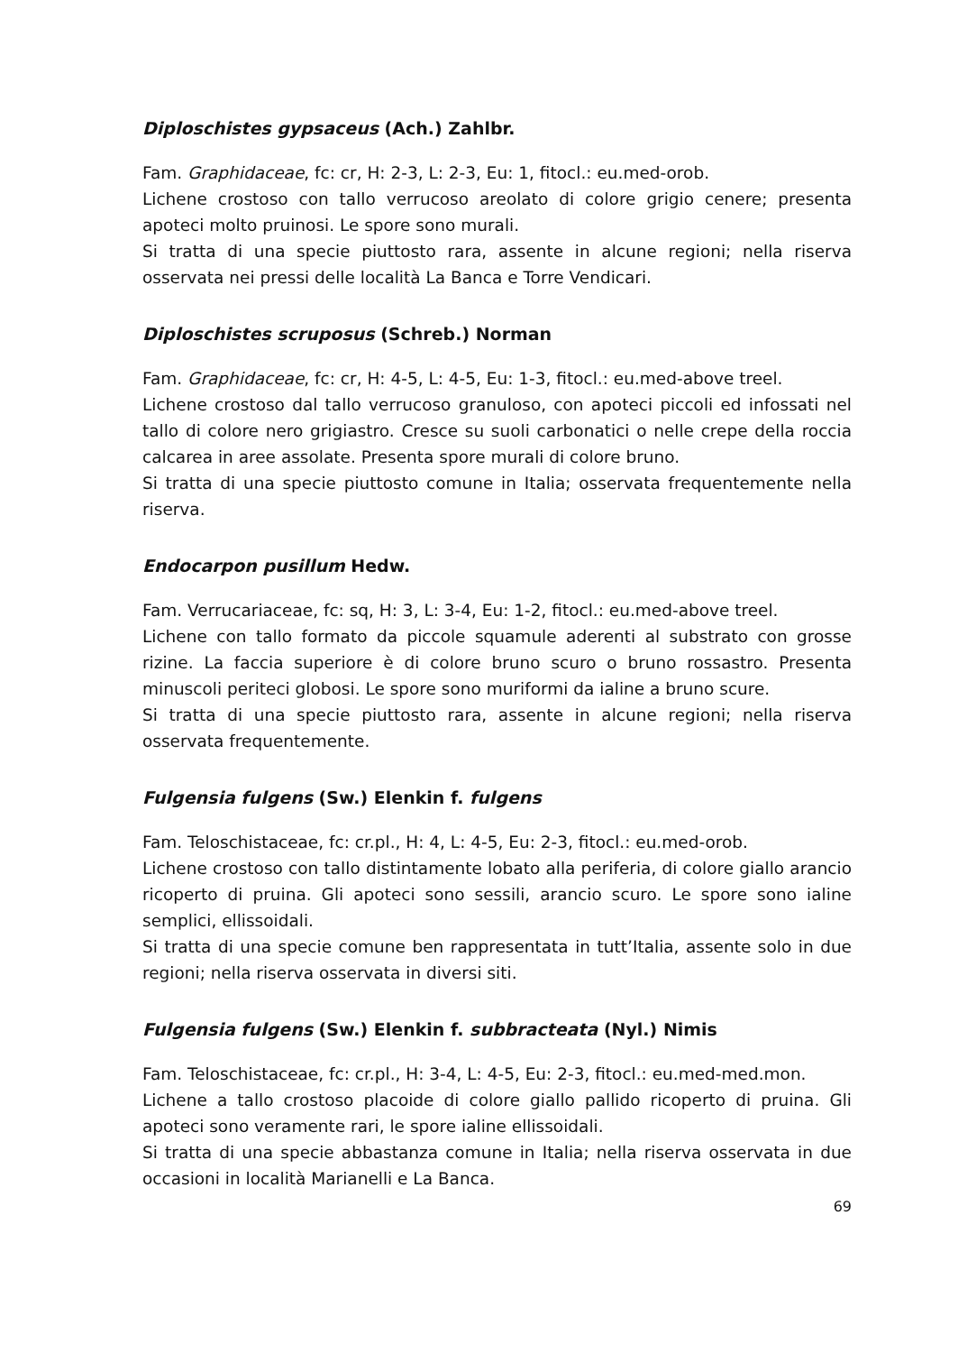Diploschistes gypsaceus (Ach.) Zahlbr.
Fam. Graphidaceae, fc: cr, H: 2-3, L: 2-3, Eu: 1, fitocl.: eu.med-orob.
Lichene crostoso con tallo verrucoso areolato di colore grigio cenere; presenta apoteci molto pruinosi. Le spore sono murali.
Si tratta di una specie piuttosto rara, assente in alcune regioni; nella riserva osservata nei pressi delle località La Banca e Torre Vendicari.
Diploschistes scruposus (Schreb.) Norman
Fam. Graphidaceae, fc: cr, H: 4-5, L: 4-5, Eu: 1-3, fitocl.: eu.med-above treel.
Lichene crostoso dal tallo verrucoso granuloso, con apoteci piccoli ed infossati nel tallo di colore nero grigiastro. Cresce su suoli carbonatici o nelle crepe della roccia calcarea in aree assolate. Presenta spore murali di colore bruno.
Si tratta di una specie piuttosto comune in Italia; osservata frequentemente nella riserva.
Endocarpon pusillum Hedw.
Fam. Verrucariaceae, fc: sq, H: 3, L: 3-4, Eu: 1-2, fitocl.: eu.med-above treel.
Lichene con tallo formato da piccole squamule aderenti al substrato con grosse rizine. La faccia superiore è di colore bruno scuro o bruno rossastro. Presenta minuscoli periteci globosi. Le spore sono muriformi da ialine a bruno scure.
Si tratta di una specie piuttosto rara, assente in alcune regioni; nella riserva osservata frequentemente.
Fulgensia fulgens (Sw.) Elenkin f. fulgens
Fam. Teloschistaceae, fc: cr.pl., H: 4, L: 4-5, Eu: 2-3, fitocl.: eu.med-orob.
Lichene crostoso con tallo distintamente lobato alla periferia, di colore giallo arancio ricoperto di pruina. Gli apoteci sono sessili, arancio scuro. Le spore sono ialine semplici, ellissoidali.
Si tratta di una specie comune ben rappresentata in tutt’Italia, assente solo in due regioni; nella riserva osservata in diversi siti.
Fulgensia fulgens (Sw.) Elenkin f. subbracteata (Nyl.) Nimis
Fam. Teloschistaceae, fc: cr.pl., H: 3-4, L: 4-5, Eu: 2-3, fitocl.: eu.med-med.mon.
Lichene a tallo crostoso placoide di colore giallo pallido ricoperto di pruina. Gli apoteci sono veramente rari, le spore ialine ellissoidali.
Si tratta di una specie abbastanza comune in Italia; nella riserva osservata in due occasioni in località Marianelli e La Banca.
69